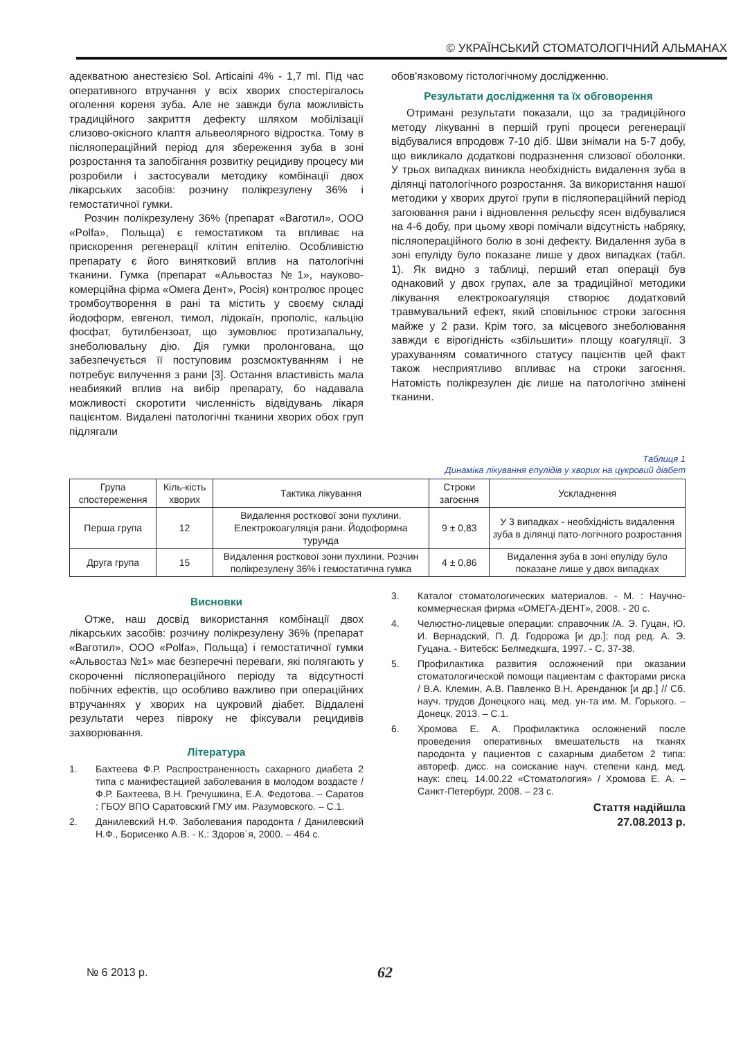© УКРАЇНСЬКИЙ СТОМАТОЛОГІЧНИЙ АЛЬМАНАХ
адекватною анестезією Sol. Articaini 4% - 1,7 ml. Під час оперативного втручання у всіх хворих спостерігалось оголення кореня зуба. Але не завжди була можливість традиційного закриття дефекту шляхом мобілізації слизово-окісного клаптя альвеолярного відростка. Тому в післяопераційний період для збереження зуба в зоні розростання та запобігання розвитку рецидиву процесу ми розробили і застосували методику комбінації двох лікарських засобів: розчину полікрезулену 36% і гемостатичної гумки.
Розчин полікрезулену 36% (препарат «Ваготил», ООО «Polfa», Польща) є гемостатиком та впливає на прискорення регенерації клітин епітелію. Особливістю препарату є його винятковий вплив на патологічні тканини. Гумка (препарат «Альвостаз №1», науково-комерційна фірма «Омега Дент», Росія) контролює процес тромбоутворення в рані та містить у своєму складі йодоформ, евгенол, тимол, лідокаїн, прополіс, кальцію фосфат, бутилбензоат, що зумовлює протизапальну, знеболювальну дію. Дія гумки пролонгована, що забезпечується її поступовим розсмоктуванням і не потребує вилучення з рани [3]. Остання властивість мала неабиякий вплив на вибір препарату, бо надавала можливості скоротити численність відвідувань лікаря пацієнтом. Видалені патологічні тканини хворих обох груп підлягали
обов'язковому гістологічному дослідженню.
Результати дослідження та їх обговорення
Отримані результати показали, що за традиційного методу лікуванні в першій групі процеси регенерації відбувалися впродовж 7-10 діб. Шви знімали на 5-7 добу, що викликало додаткові подразнення слизової оболонки. У трьох випадках виникла необхідність видалення зуба в ділянці патологічного розростання. За використання нашої методики у хворих другої групи в післяопераційний період загоювання рани і відновлення рельєфу ясен відбувалися на 4-6 добу, при цьому хворі помічали відсутність набряку, післяопераційного болю в зоні дефекту. Видалення зуба в зоні епуліду було показане лише у двох випадках (табл. 1). Як видно з таблиці, перший етап операції був однаковий у двох групах, але за традиційної методики лікування електрокоагуляція створює додатковий травмувальний ефект, який сповільнює строки загоєння майже у 2 рази. Крім того, за місцевого знеболювання завжди є вірогідність «збільшити» площу коагуляції. З урахуванням соматичного статусу пацієнтів цей факт також несприятливо впливає на строки загоєння. Натомість полікрезулен діє лише на патологічно змінені тканини.
Таблиця 1
Динаміка лікування епулідів у хворих на цукровий діабет
| Група спостереження | Кіль-кість хворих | Тактика лікування | Строки загоєння | Ускладнення |
| --- | --- | --- | --- | --- |
| Перша група | 12 | Видалення росткової зони пухлини. Електрокоагуляція рани. Йодоформна турунда | 9 ± 0,83 | У 3 випадках - необхідність видалення зуба в ділянці пато-логічного розростання |
| Друга група | 15 | Видалення росткової зони пухлини. Розчин полікрезулену 36% і гемостатична гумка | 4 ± 0,86 | Видалення зуба в зоні епуліду було показане лише у двох випадках |
Висновки
Отже, наш досвід використання комбінації двох лікарських засобів: розчину полікрезулену 36% (препарат «Ваготил», ООО «Polfa», Польща) і гемостатичної гумки «Альвостаз №1» має безперечні переваги, які полягають у скороченні післяопераційного періоду та відсутності побічних ефектів, що особливо важливо при операційних втручаннях у хворих на цукровий діабет. Віддалені результати через півроку не фіксували рецидивів захворювання.
Література
1. Бахтеева Ф.Р. Распространенность сахарного диабета 2 типа с манифестацией заболевания в молодом воздасте /Ф.Р. Бахтеева, В.Н. Гречушкина, Е.А. Федотова. – Саратов : ГБОУ ВПО Саратовский ГМУ им. Разумовского. – С.1.
2. Данилевский Н.Ф. Заболевания пародонта / Данилевский Н.Ф., Борисенко А.В. - К.: Здоров`я, 2000. – 464 с.
3. Каталог стоматологических материалов. - М. : Научно-коммерческая фирма «ОМЕГА-ДЕНТ», 2008. - 20 с.
4. Челюстно-лицевые операции: справочник /А. Э. Гуцан, Ю. И. Вернадский, П. Д. Годорожа [и др.]; под ред. А. Э. Гуцана. - Витебск: Белмедкшга, 1997. - С. 37-38.
5. Профилактика развития осложнений при оказании стоматологической помощи пациентам с факторами риска / В.А. Клемин, А.В. Павленко В.Н. Аренданюк [и др.] // Сб. науч. трудов Донецкого нац. мед. ун-та им. М. Горького. – Донецк, 2013. – С.1.
6. Хромова Е. А. Профилактика осложнений после проведения оперативных вмешательств на тканях пародонта у пациентов с сахарным диабетом 2 типа: автореф. дисс. на соискание науч. степени канд. мед. наук: спец. 14.00.22 «Стоматология» / Хромова Е. А. – Санкт-Петербург, 2008. – 23 с.
Стаття надійшла
27.08.2013 р.
№ 6 2013 р. 62